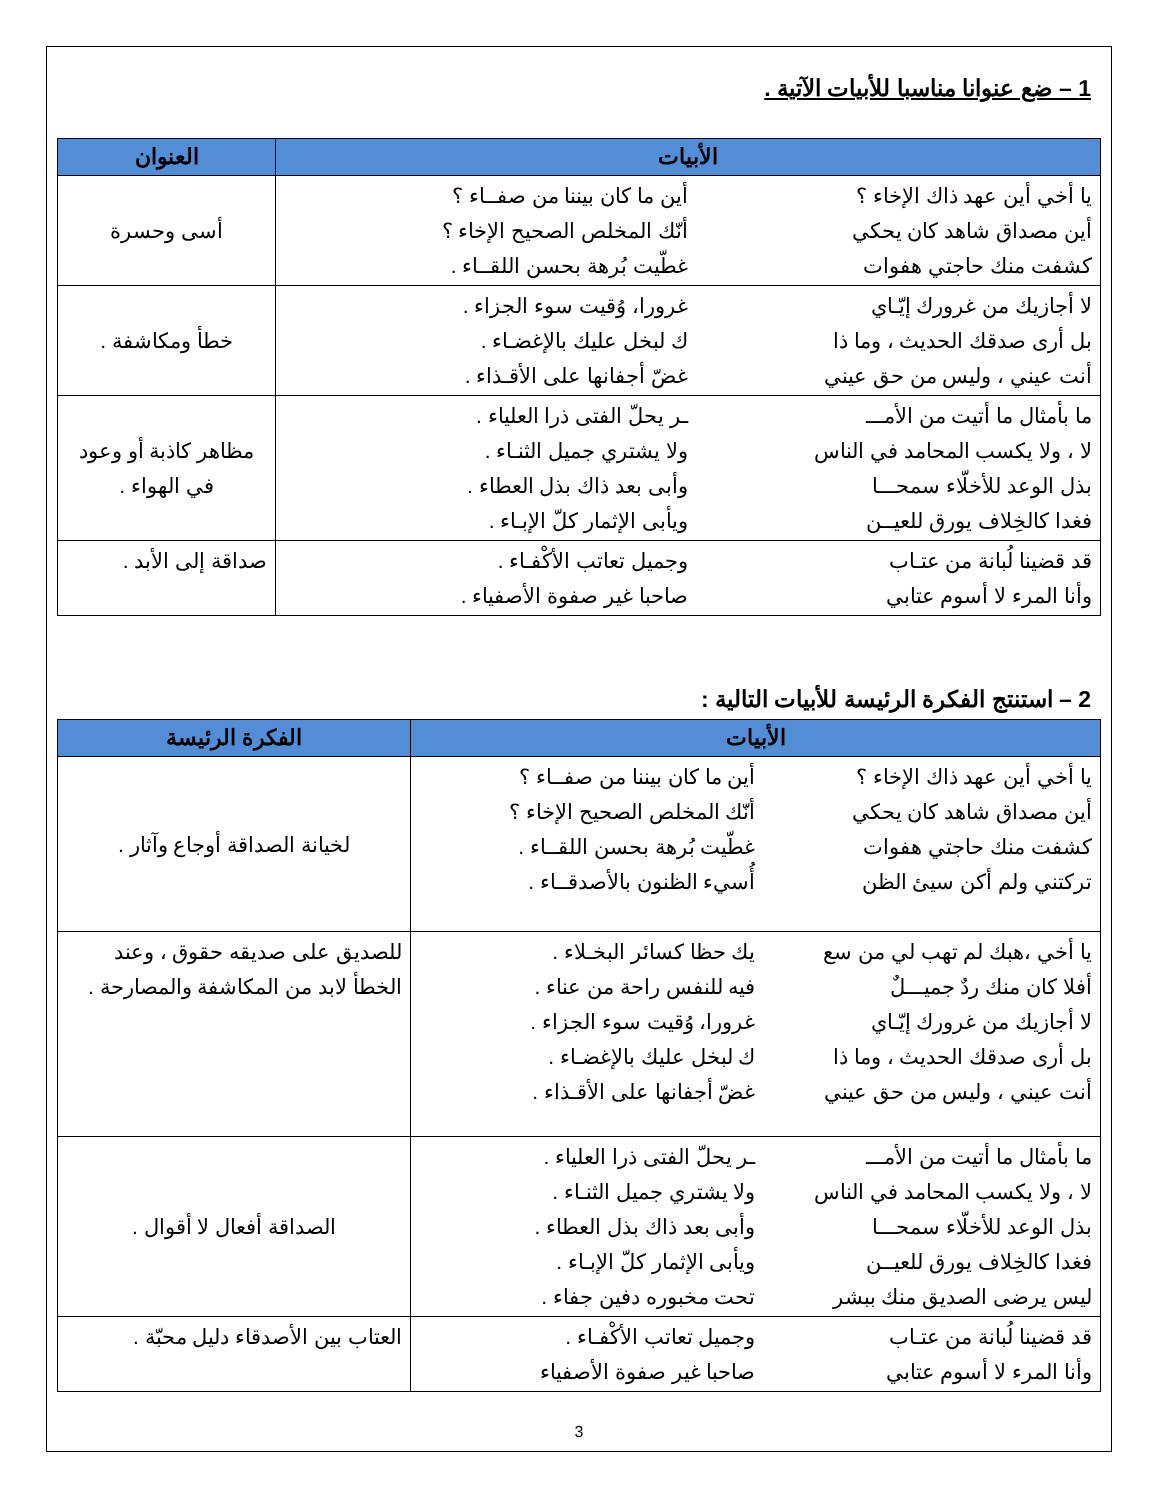1 – ضع عنوانا مناسبا للأبيات الآتية .
| الأبيات | العنوان |
| --- | --- |
| يا أخي أين عهد ذاك الإخاء ؟ أين مصداق شاهد كان يحكي كشفت منك حاجتي هفوات أين ما كان بيننا من صفــاء ؟ أنّك المخلص الصحيح الإخاء ؟ غطّيت بُرهة بحسن اللقــاء . | أسى وحسرة |
| لا أجازيك من غرورك إيّـاي بل أرى صدقك الحديث ، وما ذا أنت عيني ، وليس من حق عيني غرورا، وُقيت سوء الجزاء . ك لبخل عليك بالإغضـاء . غضّ أجفانها على الأقـذاء . | خطأ ومكاشفة . |
| ما بأمثال ما أتيت من الأمـــ لا ، ولا يكسب المحامد في الناس بذل الوعد للأخلّاء سمحـــا فغدا كالخِلاف يورق للعيــن ـر يحلّ الفتى ذرا العلياء . ولا يشتري جميل الثنـاء . وأبى بعد ذاك بذل العطاء . ويأبى الإثمار كلّ الإبـاء . | مظاهر كاذبة أو وعود في الهواء . |
| قد قضينا لُبانة من عتـاب وأنا المرء لا أسوم عتابي وجميل تعاتب الأكْفـاء . صاحبا غير صفوة الأصفياء . | صداقة إلى الأبد . |
2 – استنتج الفكرة الرئيسة للأبيات التالية :
| الأبيات | الفكرة الرئيسة |
| --- | --- |
| يا أخي أين عهد ذاك الإخاء ؟ أين مصداق شاهد كان يحكي كشفت منك حاجتي هفوات تركتني ولم أكن سيئ الظن أين ما كان بيننا من صفــاء ؟ أنّك المخلص الصحيح الإخاء ؟ غطّيت بُرهة بحسن اللقــاء . أُسيء الظنون بالأصدقــاء . | لخيانة الصداقة أوجاع وآثار . |
| يا أخي ،هبك لم تهب لي من سع أفلا كان منك ردٌ جميـــلٌ لا أجازيك من غرورك إيّـاي بل أرى صدقك الحديث ، وما ذا أنت عيني ، وليس من حق عيني يك حظا كسائر البخـلاء . فيه للنفس راحة من عناء . غرورا، وُقيت سوء الجزاء . ك لبخل عليك بالإغضـاء . غضّ أجفانها على الأقـذاء . | للصديق على صديقه حقوق ، وعند الخطأ لابد من المكاشفة والمصارحة . |
| ما بأمثال ما أتيت من الأمـــ لا ، ولا يكسب المحامد في الناس بذل الوعد للأخلّاء سمحـــا فغدا كالخِلاف يورق للعيــن ليس يرضى الصديق منك ببشر ـر يحلّ الفتى ذرا العلياء . ولا يشتري جميل الثنـاء . وأبى بعد ذاك بذل العطاء . ويأبى الإثمار كلّ الإبـاء . تحت مخبوره دفين جفاء . | الصداقة أفعال لا أقوال . |
| قد قضينا لُبانة من عتـاب وأنا المرء لا أسوم عتابي وجميل تعاتب الأكْفـاء . صاحبا غير صفوة الأصفياء | العتاب بين الأصدقاء دليل محبّة . |
3